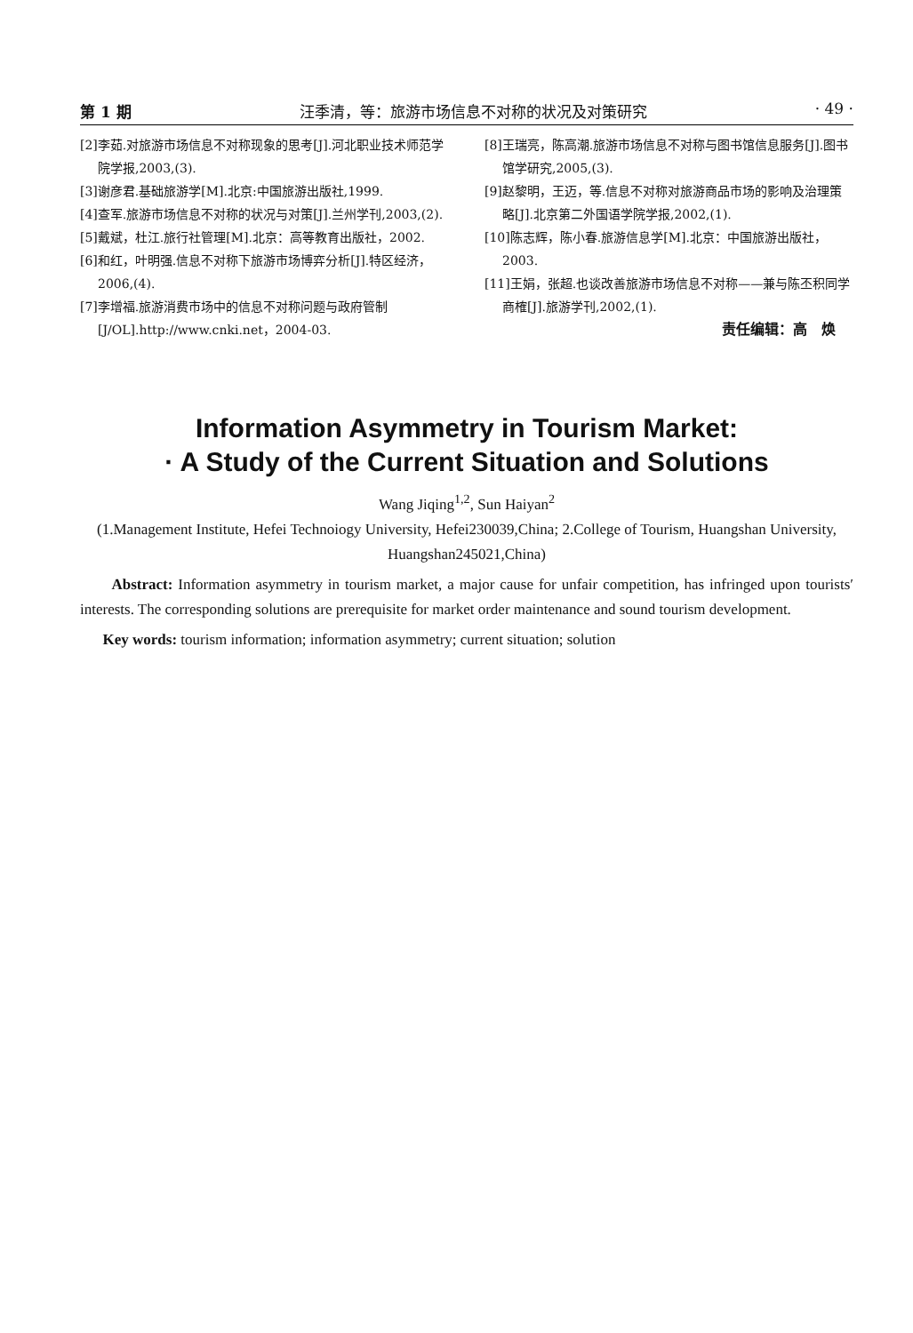第 1 期 汪季清，等：旅游市场信息不对称的状况及对策研究 · 49 ·
[2]李茹.对旅游市场信息不对称现象的思考[J].河北职业技术师范学院学报,2003,(3).
[3]谢彦君.基础旅游学[M].北京:中国旅游出版社,1999.
[4]查军.旅游市场信息不对称的状况与对策[J].兰州学刊,2003,(2).
[5]戴斌，杜江.旅行社管理[M].北京：高等教育出版社，2002.
[6]和红，叶明强.信息不对称下旅游市场博弈分析[J].特区经济，2006,(4).
[7]李增福.旅游消费市场中的信息不对称问题与政府管制[J/OL].http://www.cnki.net，2004-03.
[8]王瑞亮，陈高潮.旅游市场信息不对称与图书馆信息服务[J].图书馆学研究,2005,(3).
[9]赵黎明，王迈，等.信息不对称对旅游商品市场的影响及治理策略[J].北京第二外国语学院学报,2002,(1).
[10]陈志辉，陈小春.旅游信息学[M].北京：中国旅游出版社，2003.
[11]王娟，张超.也谈改善旅游市场信息不对称——兼与陈丕积同学商榷[J].旅游学刊,2002,(1).
责任编辑：高　焕
Information Asymmetry in Tourism Market:
· A Study of the Current Situation and Solutions
Wang Jiqing<sup>1,2</sup>, Sun Haiyan<sup>2</sup>
(1.Management Institute, Hefei Technoiogy University, Hefei230039,China; 2.College of Tourism, Huangshan University, Huangshan245021,China)
Abstract: Information asymmetry in tourism market, a major cause for unfair competition, has infringed upon tourists′ interests. The corresponding solutions are prerequisite for market order maintenance and sound tourism development.
Key words: tourism information; information asymmetry; current situation; solution